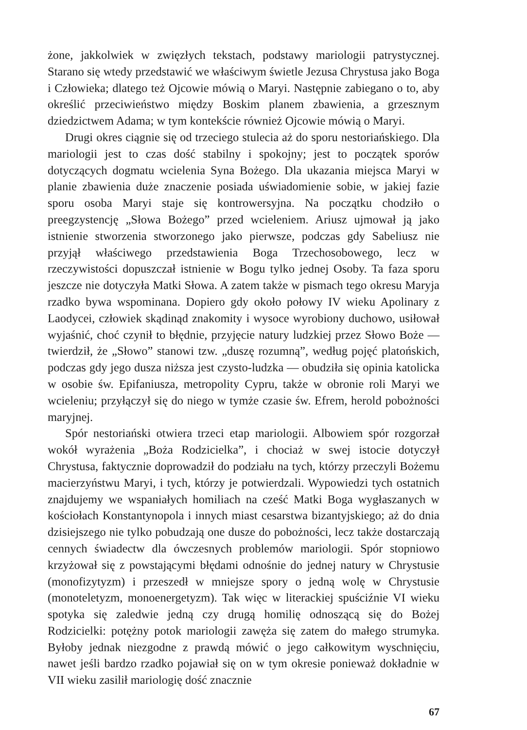żone, jakkolwiek w zwięzłych tekstach, podstawy mariologii patrystycznej. Starano się wtedy przedstawić we właściwym świetle Jezusa Chrystusa jako Boga i Człowieka; dlatego też Ojcowie mówią o Maryi. Następnie zabiegano o to, aby określić przeciwieństwo między Boskim planem zbawienia, a grzesznym dziedzictwem Adama; w tym kontekście również Ojcowie mówią o Maryi.
Drugi okres ciągnie się od trzeciego stulecia aż do sporu nestoriańskiego. Dla mariologii jest to czas dość stabilny i spokojny; jest to początek sporów dotyczących dogmatu wcielenia Syna Bożego. Dla ukazania miejsca Maryi w planie zbawienia duże znaczenie posiada uświadomienie sobie, w jakiej fazie sporu osoba Maryi staje się kontrowersyjna. Na początku chodziło o preegzystencję „Słowa Bożego” przed wcieleniem. Ariusz ujmował ją jako istnienie stworzenia stworzonego jako pierwsze, podczas gdy Sabeliusz nie przyjął właściwego przedstawienia Boga Trzechosobowego, lecz w rzeczywistości dopuszczał istnienie w Bogu tylko jednej Osoby. Ta faza sporu jeszcze nie dotyczyła Matki Słowa. A zatem także w pismach tego okresu Maryja rzadko bywa wspominana. Dopiero gdy około połowy IV wieku Apolinary z Laodycei, człowiek skądinąd znakomity i wysoce wyrobiony duchowo, usiłował wyjaśnić, choć czynił to błędnie, przyjęcie natury ludzkiej przez Słowo Boże — twierdził, że „Słowo” stanowi tzw. „duszę rozumną”, według pojęć platońskich, podczas gdy jego dusza niższa jest czysto-ludzka — obudziła się opinia katolicka w osobie św. Epifaniusza, metropolity Cypru, także w obronie roli Maryi we wcieleniu; przyłączył się do niego w tymże czasie św. Efrem, herold pobożności maryjnej.
Spór nestoriański otwiera trzeci etap mariologii. Albowiem spór rozgorzał wokół wyrażenia „Boża Rodzicielka”, i chociaż w swej istocie dotyczył Chrystusa, faktycznie doprowadził do podziału na tych, którzy przeczyli Bożemu macierzyństwu Maryi, i tych, którzy je potwierdzali. Wypowiedzi tych ostatnich znajdujemy we wspaniałych homiliach na cześć Matki Boga wygłaszanych w kościołach Konstantynopola i innych miast cesarstwa bizantyjskiego; aż do dnia dzisiejszego nie tylko pobudzają one dusze do pobożności, lecz także dostarczają cennych świadectw dla ówczesnych problemów mariologii. Spór stopniowo krzyżował się z powstającymi błędami odnośnie do jednej natury w Chrystusie (monofizytyzm) i przeszedł w mniejsze spory o jedną wolę w Chrystusie (monoteletyzm, monoenergetyzm). Tak więc w literackiej spuściźnie VI wieku spotyka się zaledwie jedną czy drugą homilię odnoszącą się do Bożej Rodzicielki: potężny potok mariologii zawęża się zatem do małego strumyka. Byłoby jednak niezgodne z prawdą mówić o jego całkowitym wyschnięciu, nawet jeśli bardzo rzadko pojawiał się on w tym okresie ponieważ dokładnie w VII wieku zasilił mariologię dość znacznie
67